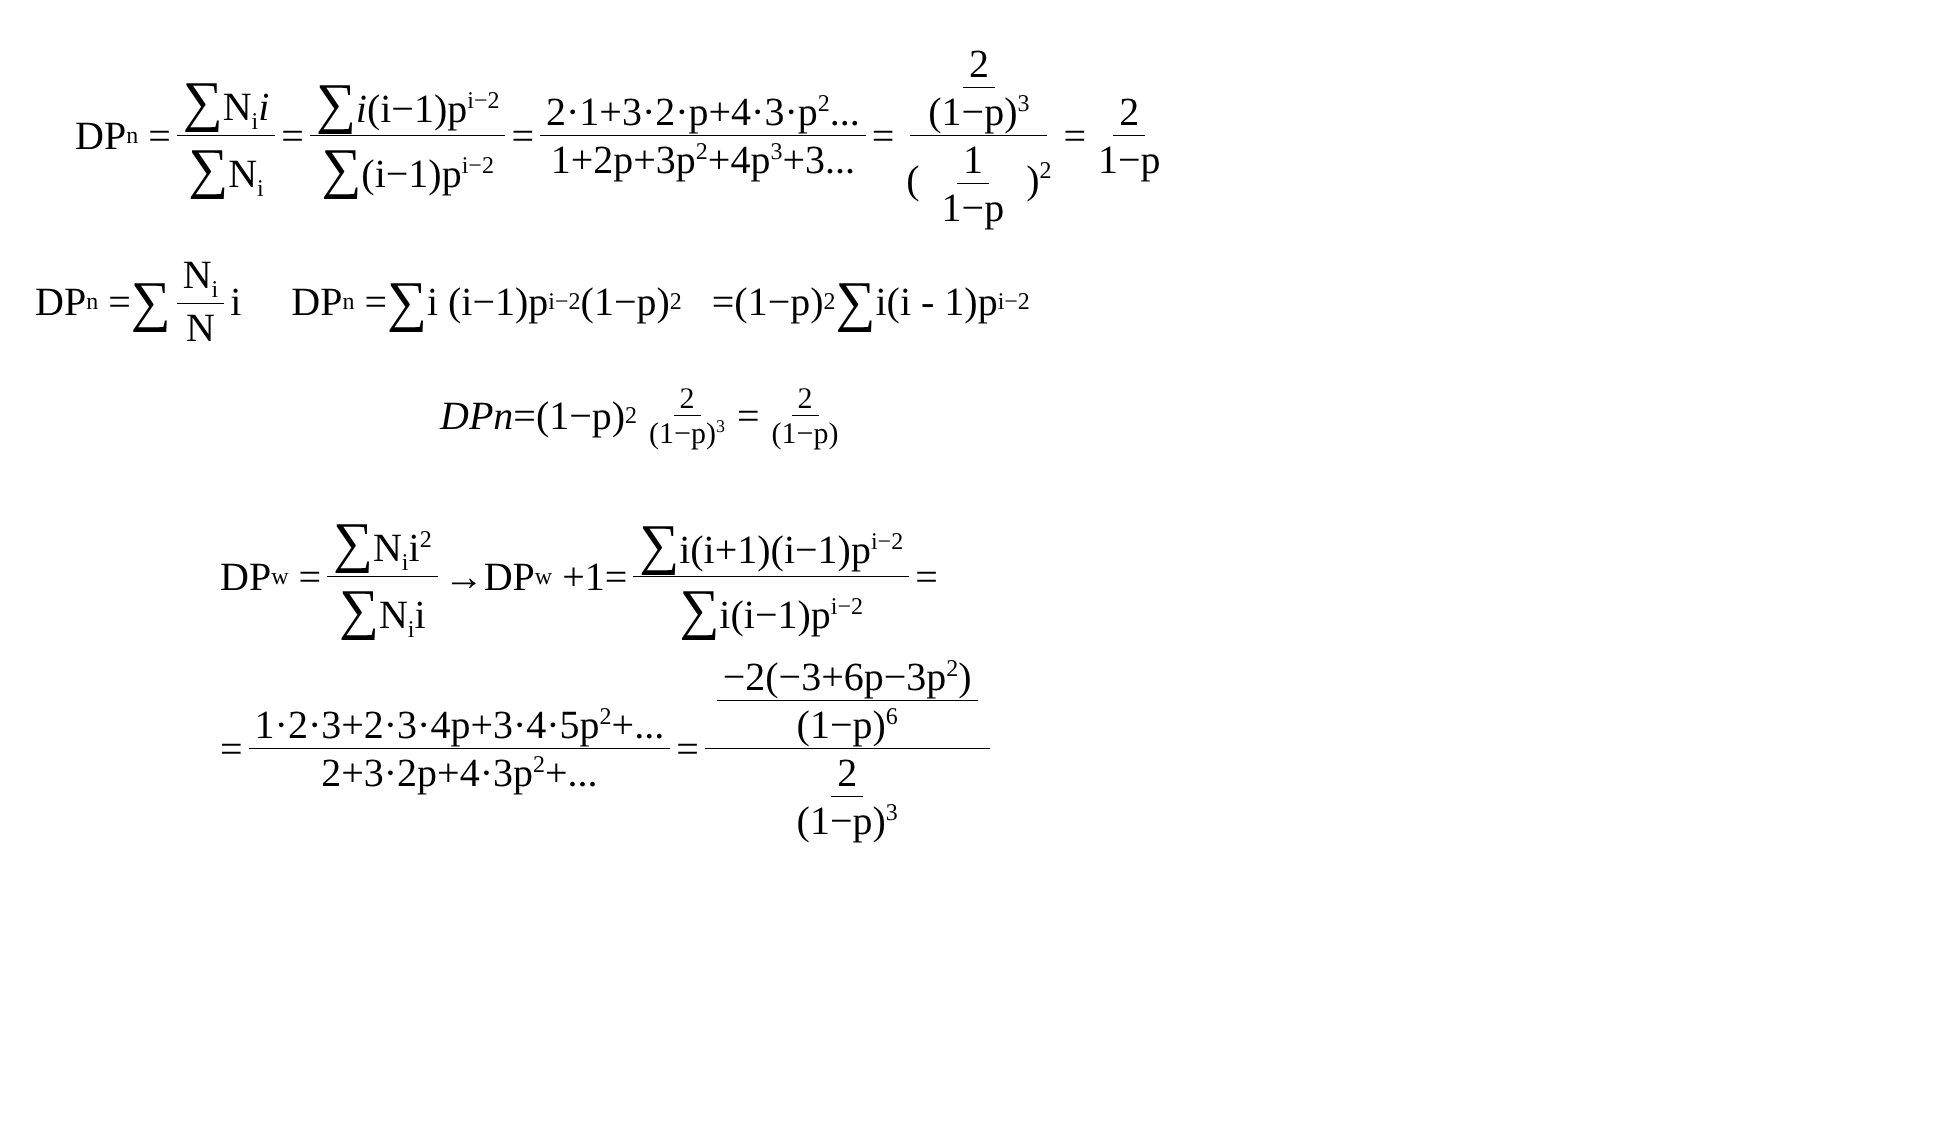DP<sub>n</sub> = ∑N<sub>i</sub>i ∑N<sub>i</sub> = ∑i(i−1)p<sup>i−2</sup> ∑(i−1)p<sup>i−2</sup> = 2·1+3·2·p+4·3·p<sup>2</sup>... 1+2p+3p<sup>2</sup>+4p<sup>3</sup>+3... = 2 (1−p)<sup>3</sup> ( 1 1−p )<sup>2</sup> = 2 1−p
DP<sub>n</sub> = ∑ N<sub>i</sub> N i DP<sub>n</sub> = ∑ i (i−1)p<sup>i−2</sup>(1−p)<sup>2</sup> =(1−p)<sup>2</sup> ∑ i(i - 1)p<sup>i−2</sup>
DPn =(1−p)<sup>2</sup> 2 (1−p)<sup>3</sup> = 2 (1−p)
DP<sub>w</sub> = ∑N<sub>i</sub>i<sup>2</sup> ∑N<sub>i</sub>i →DP<sub>w</sub> +1= ∑i(i+1)(i−1)p<sup>i−2</sup> ∑i(i−1)p<sup>i−2</sup> =
= 1·2·3+2·3·4p+3·4·5p<sup>2</sup>+... 2+3·2p+4·3p<sup>2</sup>+... = −2(−3+6p−3p<sup>2</sup>) (1−p)<sup>6</sup> 2 (1−p)<sup>3</sup>